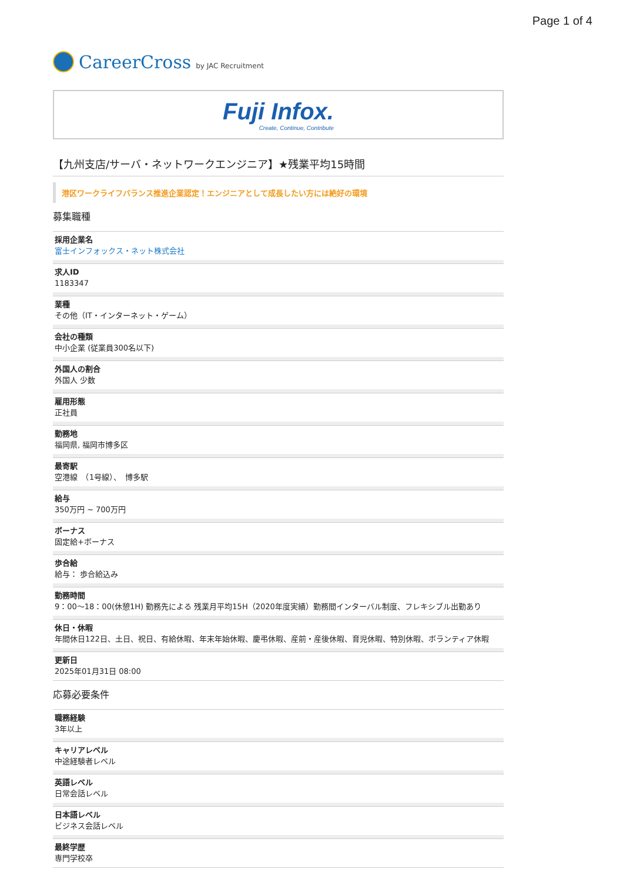Page 1 of 4
CareerCross by JAC Recruitment
Fuji Infox.
Create, Continue, Contribute
【九州支店/サーバ・ネットワークエンジニア】★残業平均15時間
港区ワークライフバランス推進企業認定！エンジニアとして成長したい方には絶好の環境
募集職種
採用企業名
富士インフォックス・ネット株式会社
求人ID
1183347
業種
その他（IT・インターネット・ゲーム）
会社の種類
中小企業 (従業員300名以下)
外国人の割合
外国人 少数
雇用形態
正社員
勤務地
福岡県, 福岡市博多区
最寄駅
空港線　（1号線）、　博多駅
給与
350万円 ~ 700万円
ボーナス
固定給+ボーナス
歩合給
給与： 歩合給込み
勤務時間
9：00～18：00(休憩1H) 勤務先による 残業月平均15H（2020年度実績）勤務間インターバル制度、フレキシブル出勤あり
休日・休暇
年間休日122日、土日、祝日、有給休暇、年末年始休暇、慶弔休暇、産前・産後休暇、育児休暇、特別休暇、ボランティア休暇
更新日
2025年01月31日 08:00
応募必要条件
職務経験
3年以上
キャリアレベル
中途経験者レベル
英語レベル
日常会話レベル
日本語レベル
ビジネス会話レベル
最終学歴
専門学校卒